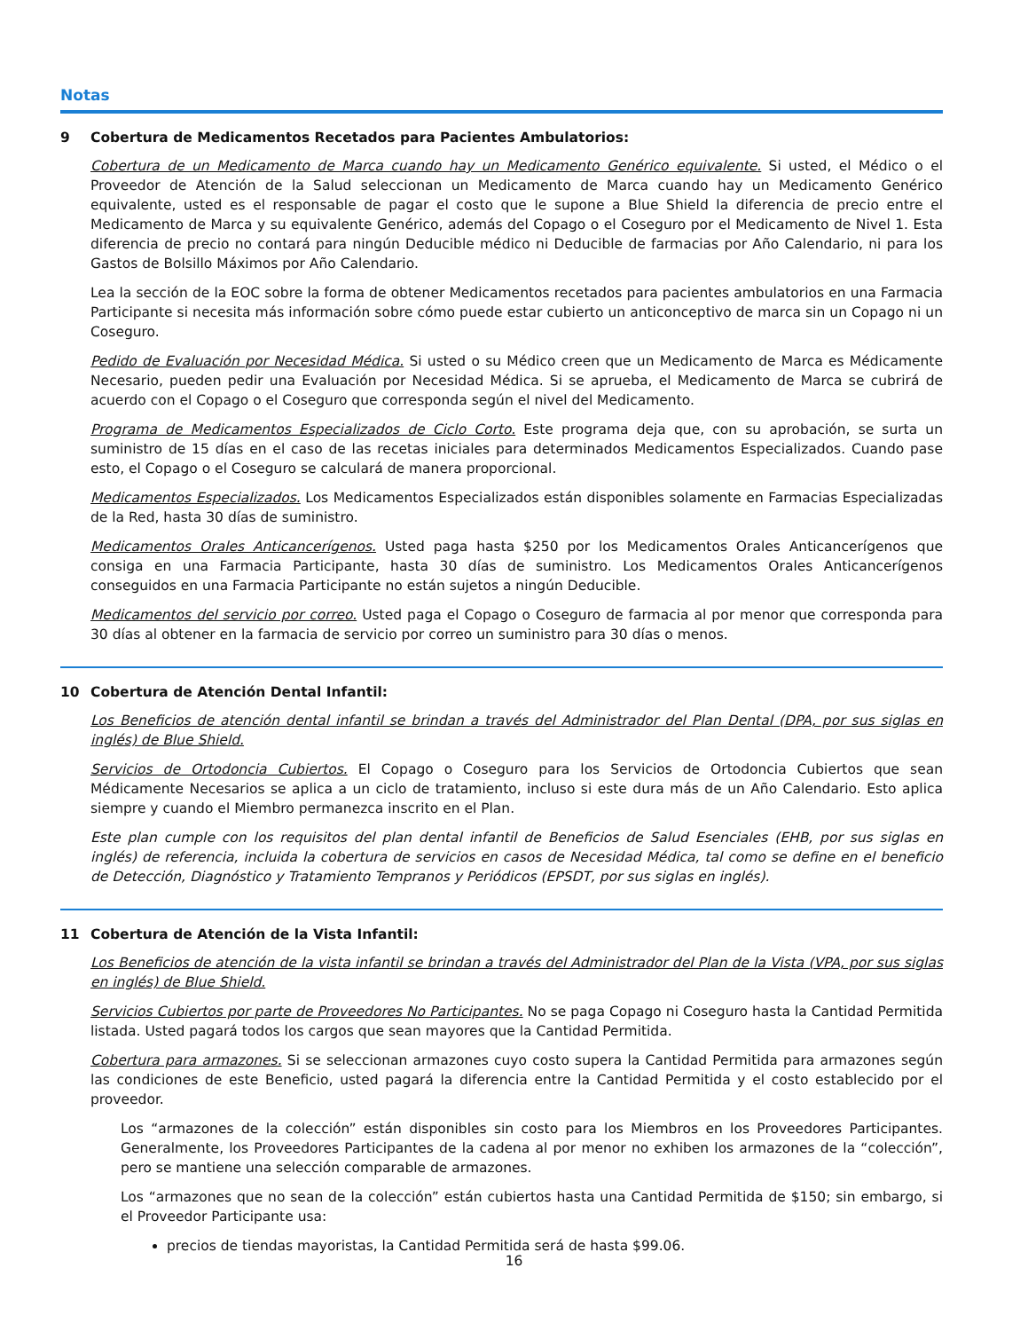Notas
9 Cobertura de Medicamentos Recetados para Pacientes Ambulatorios:
Cobertura de un Medicamento de Marca cuando hay un Medicamento Genérico equivalente. Si usted, el Médico o el Proveedor de Atención de la Salud seleccionan un Medicamento de Marca cuando hay un Medicamento Genérico equivalente, usted es el responsable de pagar el costo que le supone a Blue Shield la diferencia de precio entre el Medicamento de Marca y su equivalente Genérico, además del Copago o el Coseguro por el Medicamento de Nivel 1. Esta diferencia de precio no contará para ningún Deducible médico ni Deducible de farmacias por Año Calendario, ni para los Gastos de Bolsillo Máximos por Año Calendario.
Lea la sección de la EOC sobre la forma de obtener Medicamentos recetados para pacientes ambulatorios en una Farmacia Participante si necesita más información sobre cómo puede estar cubierto un anticonceptivo de marca sin un Copago ni un Coseguro.
Pedido de Evaluación por Necesidad Médica. Si usted o su Médico creen que un Medicamento de Marca es Médicamente Necesario, pueden pedir una Evaluación por Necesidad Médica. Si se aprueba, el Medicamento de Marca se cubrirá de acuerdo con el Copago o el Coseguro que corresponda según el nivel del Medicamento.
Programa de Medicamentos Especializados de Ciclo Corto. Este programa deja que, con su aprobación, se surta un suministro de 15 días en el caso de las recetas iniciales para determinados Medicamentos Especializados. Cuando pase esto, el Copago o el Coseguro se calculará de manera proporcional.
Medicamentos Especializados. Los Medicamentos Especializados están disponibles solamente en Farmacias Especializadas de la Red, hasta 30 días de suministro.
Medicamentos Orales Anticancerígenos. Usted paga hasta $250 por los Medicamentos Orales Anticancerígenos que consiga en una Farmacia Participante, hasta 30 días de suministro. Los Medicamentos Orales Anticancerígenos conseguidos en una Farmacia Participante no están sujetos a ningún Deducible.
Medicamentos del servicio por correo. Usted paga el Copago o Coseguro de farmacia al por menor que corresponda para 30 días al obtener en la farmacia de servicio por correo un suministro para 30 días o menos.
10 Cobertura de Atención Dental Infantil:
Los Beneficios de atención dental infantil se brindan a través del Administrador del Plan Dental (DPA, por sus siglas en inglés) de Blue Shield.
Servicios de Ortodoncia Cubiertos. El Copago o Coseguro para los Servicios de Ortodoncia Cubiertos que sean Médicamente Necesarios se aplica a un ciclo de tratamiento, incluso si este dura más de un Año Calendario. Esto aplica siempre y cuando el Miembro permanezca inscrito en el Plan.
Este plan cumple con los requisitos del plan dental infantil de Beneficios de Salud Esenciales (EHB, por sus siglas en inglés) de referencia, incluida la cobertura de servicios en casos de Necesidad Médica, tal como se define en el beneficio de Detección, Diagnóstico y Tratamiento Tempranos y Periódicos (EPSDT, por sus siglas en inglés).
11 Cobertura de Atención de la Vista Infantil:
Los Beneficios de atención de la vista infantil se brindan a través del Administrador del Plan de la Vista (VPA, por sus siglas en inglés) de Blue Shield.
Servicios Cubiertos por parte de Proveedores No Participantes. No se paga Copago ni Coseguro hasta la Cantidad Permitida listada. Usted pagará todos los cargos que sean mayores que la Cantidad Permitida.
Cobertura para armazones. Si se seleccionan armazones cuyo costo supera la Cantidad Permitida para armazones según las condiciones de este Beneficio, usted pagará la diferencia entre la Cantidad Permitida y el costo establecido por el proveedor.
Los “armazones de la colección” están disponibles sin costo para los Miembros en los Proveedores Participantes. Generalmente, los Proveedores Participantes de la cadena al por menor no exhiben los armazones de la “colección”, pero se mantiene una selección comparable de armazones.
Los “armazones que no sean de la colección” están cubiertos hasta una Cantidad Permitida de $150; sin embargo, si el Proveedor Participante usa:
precios de tiendas mayoristas, la Cantidad Permitida será de hasta $99.06.
16